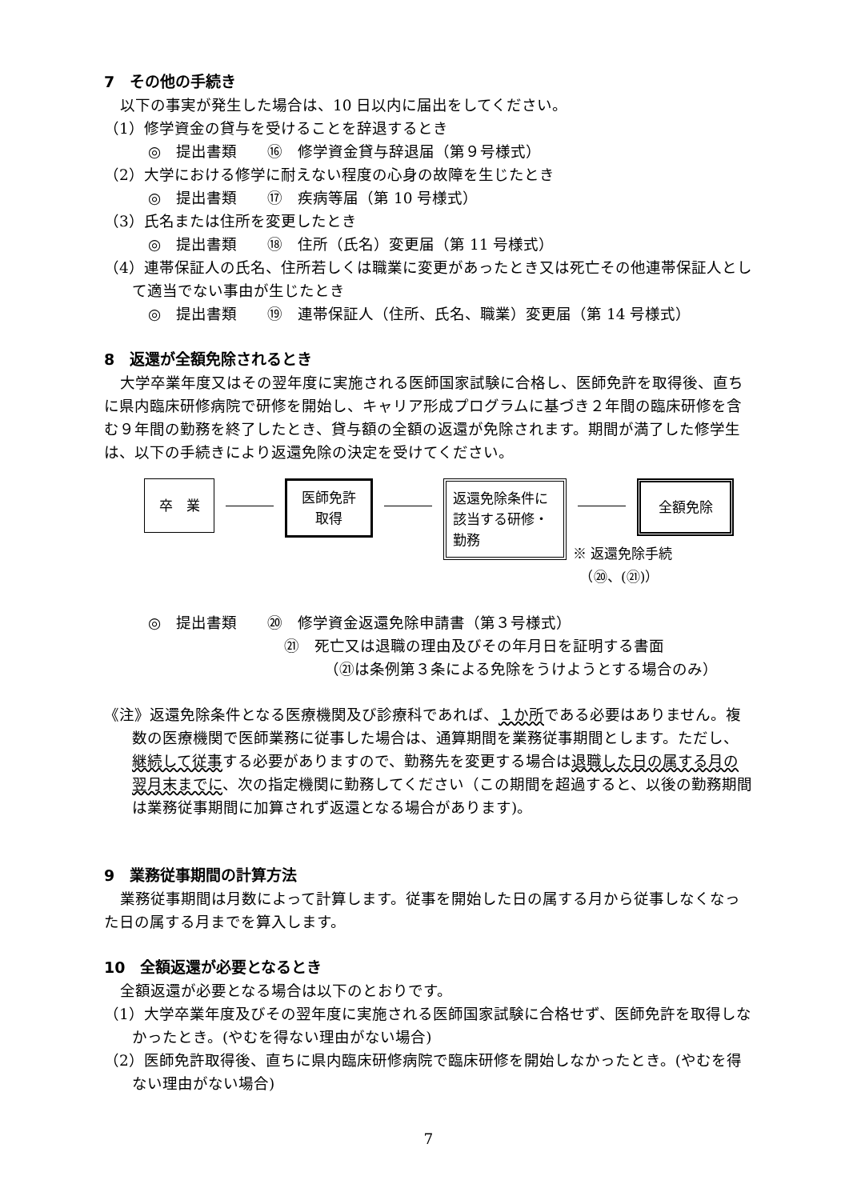7　その他の手続き
以下の事実が発生した場合は、10 日以内に届出をしてください。
（1）修学資金の貸与を受けることを辞退するとき
◎　提出書類　　⑯　修学資金貸与辞退届（第９号様式）
（2）大学における修学に耐えない程度の心身の故障を生じたとき
◎　提出書類　　⑰　疾病等届（第 10 号様式）
（3）氏名または住所を変更したとき
◎　提出書類　　⑱　住所（氏名）変更届（第 11 号様式）
（4）連帯保証人の氏名、住所若しくは職業に変更があったとき又は死亡その他連帯保証人として適当でない事由が生じたとき
◎　提出書類　　⑲　連帯保証人（住所、氏名、職業）変更届（第 14 号様式）
8　返還が全額免除されるとき
大学卒業年度又はその翌年度に実施される医師国家試験に合格し、医師免許を取得後、直ちに県内臨床研修病院で研修を開始し、キャリア形成プログラムに基づき２年間の臨床研修を含む９年間の勤務を終了したとき、貸与額の全額の返還が免除されます。期間が満了した修学生は、以下の手続きにより返還免除の決定を受けてください。
卒　業
医師免許
取得
返還免除条件に
該当する研修・
勤務
全額免除
※ 返還免除手続
　（⑳、(㉑)）
◎　提出書類　　⑳　修学資金返還免除申請書（第３号様式）
㉑　死亡又は退職の理由及びその年月日を証明する書面
（㉑は条例第３条による免除をうけようとする場合のみ）
《注》返還免除条件となる医療機関及び診療科であれば、１か所である必要はありません。複数の医療機関で医師業務に従事した場合は、通算期間を業務従事期間とします。ただし、継続して従事する必要がありますので、勤務先を変更する場合は退職した日の属する月の翌月末までに、次の指定機関に勤務してください（この期間を超過すると、以後の勤務期間は業務従事期間に加算されず返還となる場合があります)。
9　業務従事期間の計算方法
業務従事期間は月数によって計算します。従事を開始した日の属する月から従事しなくなった日の属する月までを算入します。
10　全額返還が必要となるとき
全額返還が必要となる場合は以下のとおりです。
（1）大学卒業年度及びその翌年度に実施される医師国家試験に合格せず、医師免許を取得しなかったとき。(やむを得ない理由がない場合)
（2）医師免許取得後、直ちに県内臨床研修病院で臨床研修を開始しなかったとき。(やむを得ない理由がない場合)
7